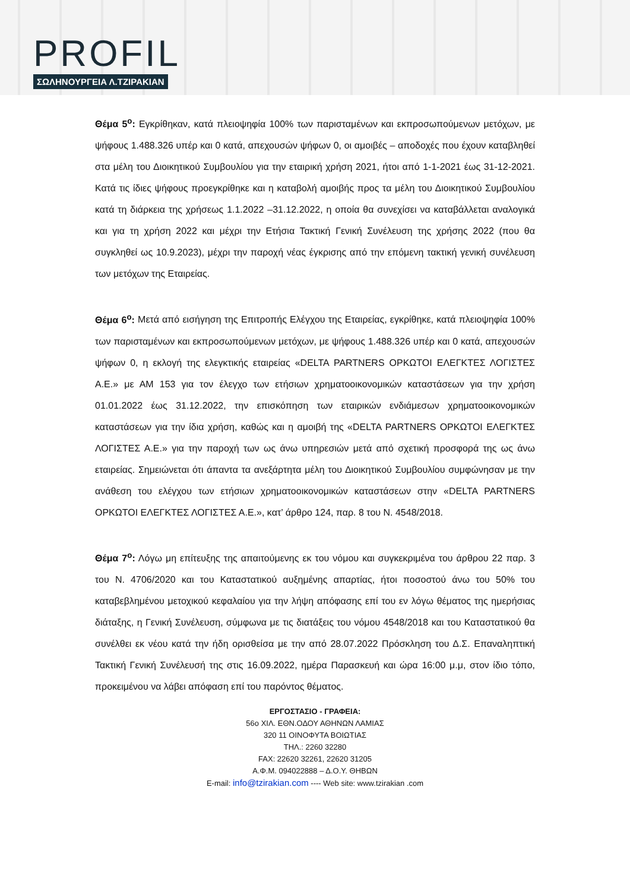PROFIL
ΣΩΛΗΝΟΥΡΓΕΙΑ Λ.ΤΖΙΡΑΚΙΑΝ
Θέμα 5<sup>ο</sup>: Εγκρίθηκαν, κατά πλειοψηφία 100% των παρισταμένων και εκπροσωπούμενων μετόχων, με ψήφους 1.488.326 υπέρ και 0 κατά, απεχουσών ψήφων 0, οι αμοιβές – αποδοχές που έχουν καταβληθεί στα μέλη του Διοικητικού Συμβουλίου για την εταιρική χρήση 2021, ήτοι από 1-1-2021 έως 31-12-2021. Κατά τις ίδιες ψήφους προεγκρίθηκε και η καταβολή αμοιβής προς τα μέλη του Διοικητικού Συμβουλίου κατά τη διάρκεια της χρήσεως 1.1.2022 –31.12.2022, η οποία θα συνεχίσει να καταβάλλεται αναλογικά και για τη χρήση 2022 και μέχρι την Ετήσια Τακτική Γενική Συνέλευση της χρήσης 2022 (που θα συγκληθεί ως 10.9.2023), μέχρι την παροχή νέας έγκρισης από την επόμενη τακτική γενική συνέλευση των μετόχων της Εταιρείας.
Θέμα 6<sup>ο</sup>: Μετά από εισήγηση της Επιτροπής Ελέγχου της Εταιρείας, εγκρίθηκε, κατά πλειοψηφία 100% των παρισταμένων και εκπροσωπούμενων μετόχων, με ψήφους 1.488.326 υπέρ και 0 κατά, απεχουσών ψήφων 0, η εκλογή της ελεγκτικής εταιρείας «DELTA PARTNERS ΟΡΚΩΤΟΙ ΕΛΕΓΚΤΕΣ ΛΟΓΙΣΤΕΣ Α.Ε.» με ΑΜ 153 για τον έλεγχο των ετήσιων χρηματοοικονομικών καταστάσεων για την χρήση 01.01.2022 έως 31.12.2022, την επισκόπηση των εταιρικών ενδιάμεσων χρηματοοικονομικών καταστάσεων για την ίδια χρήση, καθώς και η αμοιβή της «DELTA PARTNERS ΟΡΚΩΤΟΙ ΕΛΕΓΚΤΕΣ ΛΟΓΙΣΤΕΣ Α.Ε.» για την παροχή των ως άνω υπηρεσιών μετά από σχετική προσφορά της ως άνω εταιρείας. Σημειώνεται ότι άπαντα τα ανεξάρτητα μέλη του Διοικητικού Συμβουλίου συμφώνησαν με την ανάθεση του ελέγχου των ετήσιων χρηματοοικονομικών καταστάσεων στην «DELTA PARTNERS ΟΡΚΩΤΟΙ ΕΛΕΓΚΤΕΣ ΛΟΓΙΣΤΕΣ Α.Ε.», κατ’ άρθρο 124, παρ. 8 του Ν. 4548/2018.
Θέμα 7<sup>ο</sup>: Λόγω μη επίτευξης της απαιτούμενης εκ του νόμου και συγκεκριμένα του άρθρου 22 παρ. 3 του Ν. 4706/2020 και του Καταστατικού αυξημένης απαρτίας, ήτοι ποσοστού άνω του 50% του καταβεβλημένου μετοχικού κεφαλαίου για την λήψη απόφασης επί του εν λόγω θέματος της ημερήσιας διάταξης, η Γενική Συνέλευση, σύμφωνα με τις διατάξεις του νόμου 4548/2018 και του Καταστατικού θα συνέλθει εκ νέου κατά την ήδη ορισθείσα με την από 28.07.2022 Πρόσκληση του Δ.Σ. Επαναληπτική Τακτική Γενική Συνέλευσή της στις 16.09.2022, ημέρα Παρασκευή και ώρα 16:00 μ.μ, στον ίδιο τόπο, προκειμένου να λάβει απόφαση επί του παρόντος θέματος.
ΕΡΓΟΣΤΑΣΙΟ - ΓΡΑΦΕΙΑ:
56ο ΧΙΛ. ΕΘΝ.ΟΔΟΥ ΑΘΗΝΩΝ ΛΑΜΙΑΣ
320 11 ΟΙΝΟΦΥΤΑ ΒΟΙΩΤΙΑΣ
ΤΗΛ.: 2260 32280
FAX: 22620 32261, 22620 31205
Α.Φ.Μ. 094022888 – Δ.Ο.Υ. ΘΗΒΩΝ
E-mail: info@tzirakian.com ---- Web site: www.tzirakian .com